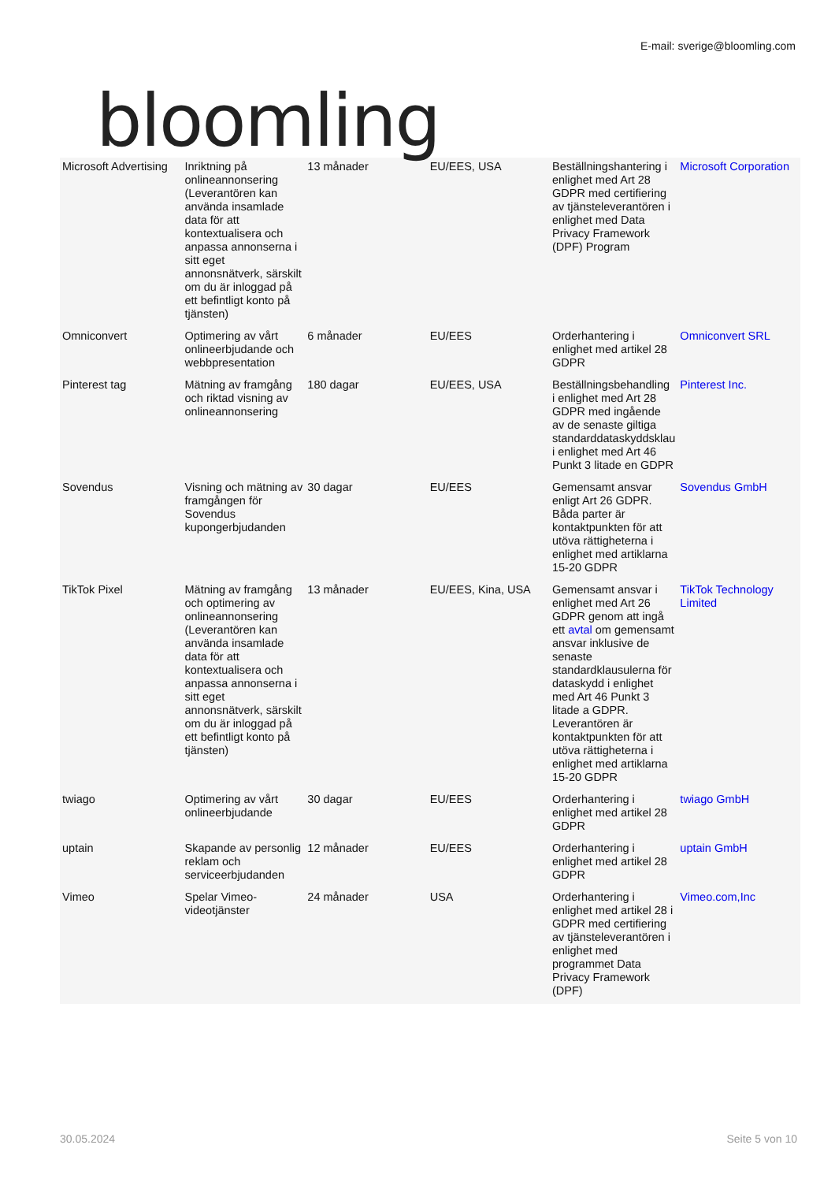bloomling
E-mail: sverige@bloomling.com
| Microsoft Advertising | Inriktning på onlineannonsering (Leverantören kan använda insamlade data för att kontextualisera och anpassa annonserna i sitt eget annonsnätverk, särskilt om du är inloggad på ett befintligt konto på tjänsten) | 13 månader | EU/EES, USA | Beställningshantering i enlighet med Art 28 GDPR med certifiering av tjänsteleverantören i enlighet med Data Privacy Framework (DPF) Program | Microsoft Corporation |
| Omniconvert | Optimering av vårt onlineerbjudande och webbpresentation | 6 månader | EU/EES | Orderhantering i enlighet med artikel 28 GDPR | Omniconvert SRL |
| Pinterest tag | Mätning av framgång och riktad visning av onlineannonsering | 180 dagar | EU/EES, USA | Beställningsbehandling i enlighet med Art 28 GDPR med ingående av de senaste giltiga standarddataskyddsklau i enlighet med Art 46 Punkt 3 litade en GDPR | Pinterest Inc. |
| Sovendus | Visning och mätning av framgången för Sovendus kupongerbjudanden | 30 dagar | EU/EES | Gemensamt ansvar enligt Art 26 GDPR. Båda parter är kontaktpunkten för att utöva rättigheterna i enlighet med artiklarna 15-20 GDPR | Sovendus GmbH |
| TikTok Pixel | Mätning av framgång och optimering av onlineannonsering (Leverantören kan använda insamlade data för att kontextualisera och anpassa annonserna i sitt eget annonsnätverk, särskilt om du är inloggad på ett befintligt konto på tjänsten) | 13 månader | EU/EES, Kina, USA | Gemensamt ansvar i enlighet med Art 26 GDPR genom att ingå ett avtal om gemensamt ansvar inklusive de senaste standardklausulerna för dataskydd i enlighet med Art 46 Punkt 3 litade a GDPR. Leverantören är kontaktpunkten för att utöva rättigheterna i enlighet med artiklarna 15-20 GDPR | TikTok Technology Limited |
| twiago | Optimering av vårt onlineerbjudande | 30 dagar | EU/EES | Orderhantering i enlighet med artikel 28 GDPR | twiago GmbH |
| uptain | Skapande av personlig reklam och serviceerbjudanden | 12 månader | EU/EES | Orderhantering i enlighet med artikel 28 GDPR | uptain GmbH |
| Vimeo | Spelar Vimeo-videotjänster | 24 månader | USA | Orderhantering i enlighet med artikel 28 i GDPR med certifiering av tjänsteleverantören i enlighet med programmet Data Privacy Framework (DPF) | Vimeo.com,Inc |
30.05.2024 Seite 5 von 10